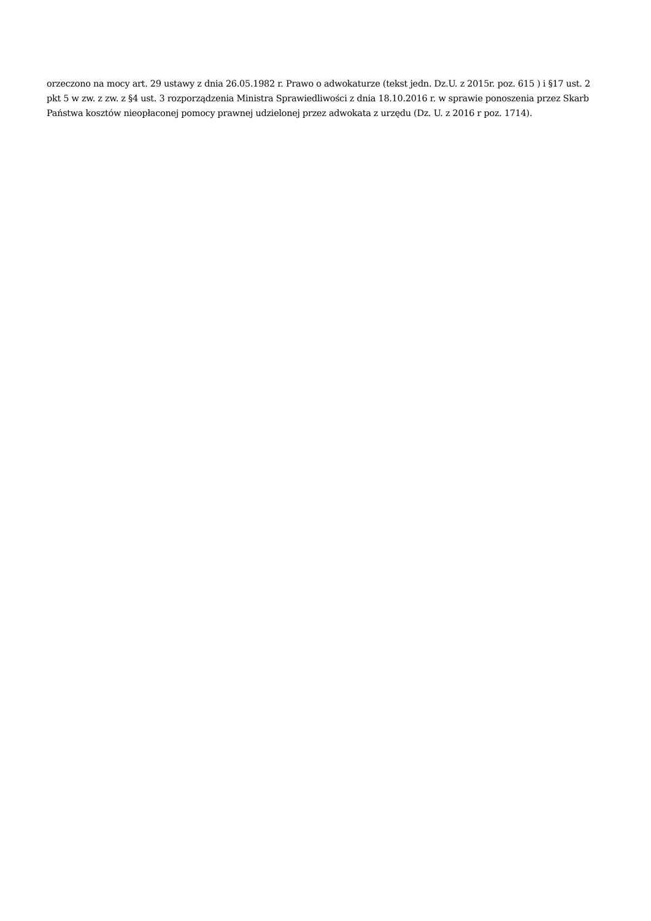orzeczono na mocy art. 29 ustawy z dnia 26.05.1982 r. Prawo o adwokaturze (tekst jedn. Dz.U. z 2015r. poz. 615 ) i §17 ust. 2 pkt 5 w zw. z zw. z §4 ust. 3 rozporządzenia Ministra Sprawiedliwości z dnia 18.10.2016 r. w sprawie ponoszenia przez Skarb Państwa kosztów nieopłaconej pomocy prawnej udzielonej przez adwokata z urzędu (Dz. U. z 2016 r poz. 1714).